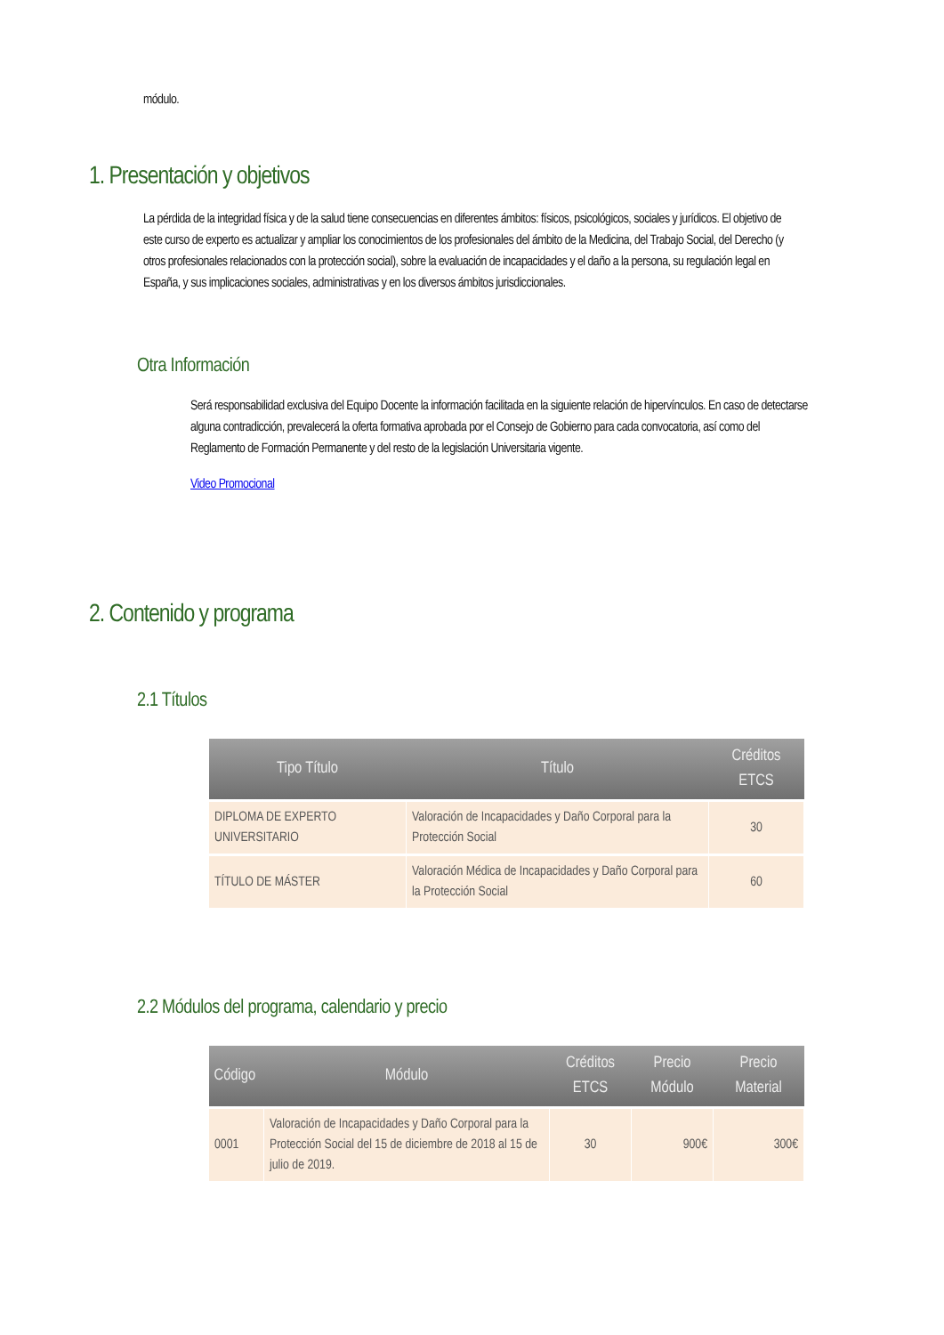módulo.
1. Presentación y objetivos
La pérdida de la integridad física y de la salud tiene consecuencias en diferentes ámbitos: físicos, psicológicos, sociales y jurídicos. El objetivo de este curso de experto es actualizar y ampliar los conocimientos de los profesionales del ámbito de la Medicina, del Trabajo Social, del Derecho (y otros profesionales relacionados con la protección social), sobre la evaluación de incapacidades y el daño a la persona, su regulación legal en España, y sus implicaciones sociales, administrativas y en los diversos ámbitos jurisdiccionales.
Otra Información
Será responsabilidad exclusiva del Equipo Docente la información facilitada en la siguiente relación de hipervínculos. En caso de detectarse alguna contradicción, prevalecerá la oferta formativa aprobada por el Consejo de Gobierno para cada convocatoria, así como del Reglamento de Formación Permanente y del resto de la legislación Universitaria vigente.
Video Promocional
2. Contenido y programa
2.1 Títulos
| Tipo Título | Título | Créditos ETCS |
| --- | --- | --- |
| DIPLOMA DE EXPERTO UNIVERSITARIO | Valoración de Incapacidades y Daño Corporal para la Protección Social | 30 |
| TÍTULO DE MÁSTER | Valoración Médica de Incapacidades y Daño Corporal para la Protección Social | 60 |
2.2 Módulos del programa, calendario y precio
| Código | Módulo | Créditos ETCS | Precio Módulo | Precio Material |
| --- | --- | --- | --- | --- |
| 0001 | Valoración de Incapacidades y Daño Corporal para la Protección Social del 15 de diciembre de 2018 al 15 de julio de 2019. | 30 | 900€ | 300€ |